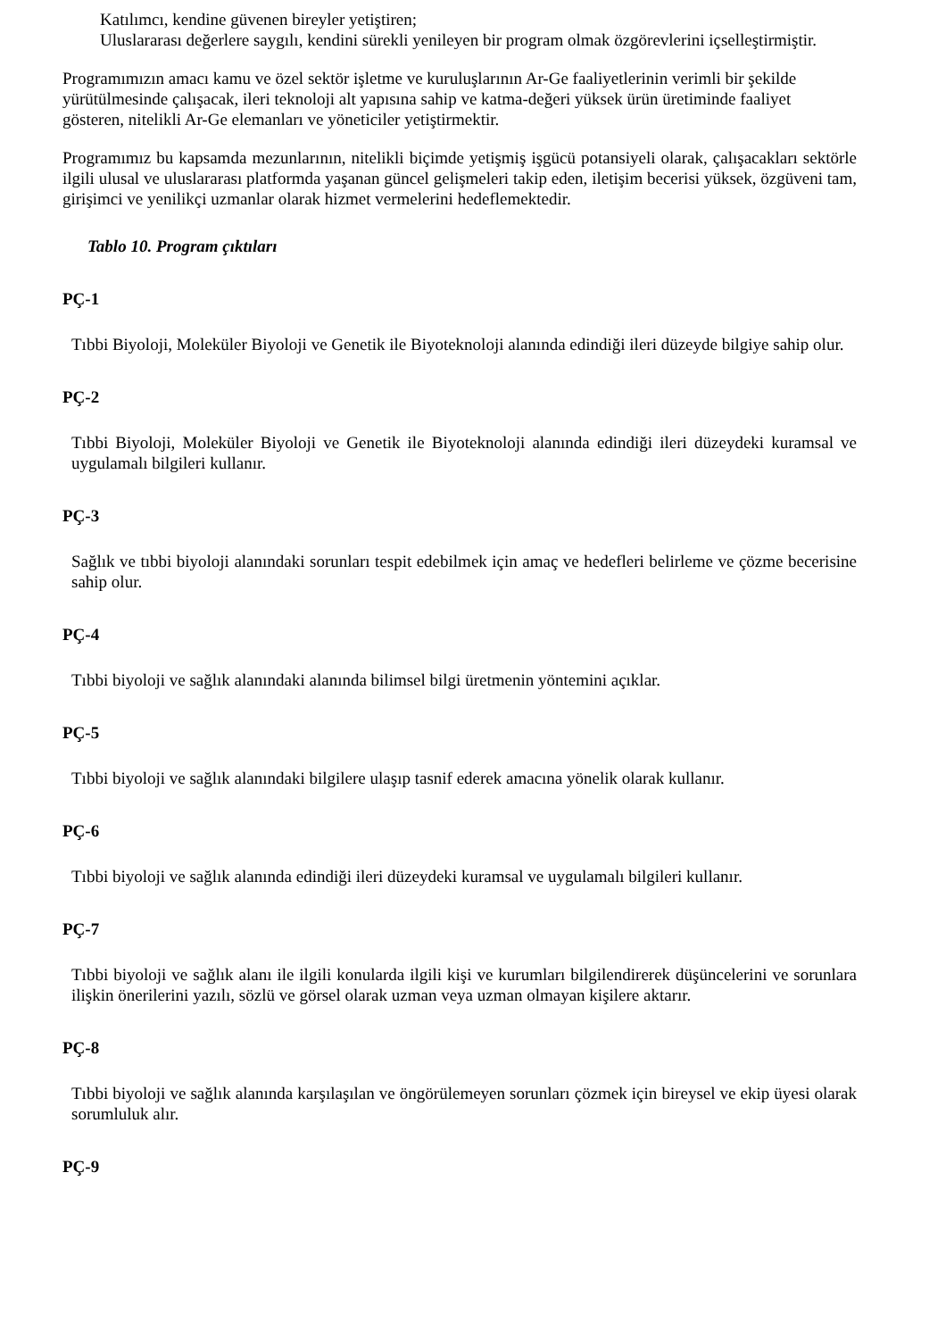Katılımcı, kendine güvenen bireyler yetiştiren;
Uluslararası değerlere saygılı, kendini sürekli yenileyen bir program olmak özgörevlerini içselleştirmiştir.
Programımızın amacı kamu ve özel sektör işletme ve kuruluşlarının Ar-Ge faaliyetlerinin verimli bir şekilde yürütülmesinde çalışacak, ileri teknoloji alt yapısına sahip ve katma-değeri yüksek ürün üretiminde faaliyet gösteren, nitelikli Ar-Ge elemanları ve yöneticiler yetiştirmektir.
Programımız bu kapsamda mezunlarının, nitelikli biçimde yetişmiş işgücü potansiyeli olarak, çalışacakları sektörle ilgili ulusal ve uluslararası platformda yaşanan güncel gelişmeleri takip eden, iletişim becerisi yüksek, özgüveni tam, girişimci ve yenilikçi uzmanlar olarak hizmet vermelerini hedeflemektedir.
Tablo 10. Program çıktıları
PÇ-1
Tıbbi Biyoloji, Moleküler Biyoloji ve Genetik ile Biyoteknoloji alanında edindiği ileri düzeyde bilgiye sahip olur.
PÇ-2
Tıbbi Biyoloji, Moleküler Biyoloji ve Genetik ile Biyoteknoloji alanında edindiği ileri düzeydeki kuramsal ve uygulamalı bilgileri kullanır.
PÇ-3
Sağlık ve tıbbi biyoloji alanındaki sorunları tespit edebilmek için amaç ve hedefleri belirleme ve çözme becerisine sahip olur.
PÇ-4
Tıbbi biyoloji ve sağlık alanındaki alanında bilimsel bilgi üretmenin yöntemini açıklar.
PÇ-5
Tıbbi biyoloji ve sağlık alanındaki bilgilere ulaşıp tasnif ederek amacına yönelik olarak kullanır.
PÇ-6
Tıbbi biyoloji ve sağlık alanında edindiği ileri düzeydeki kuramsal ve uygulamalı bilgileri kullanır.
PÇ-7
Tıbbi biyoloji ve sağlık alanı ile ilgili konularda ilgili kişi ve kurumları bilgilendirerek düşüncelerini ve sorunlara ilişkin önerilerini yazılı, sözlü ve görsel olarak uzman veya uzman olmayan kişilere aktarır.
PÇ-8
Tıbbi biyoloji ve sağlık alanında karşılaşılan ve öngörülemeyen sorunları çözmek için bireysel ve ekip üyesi olarak sorumluluk alır.
PÇ-9